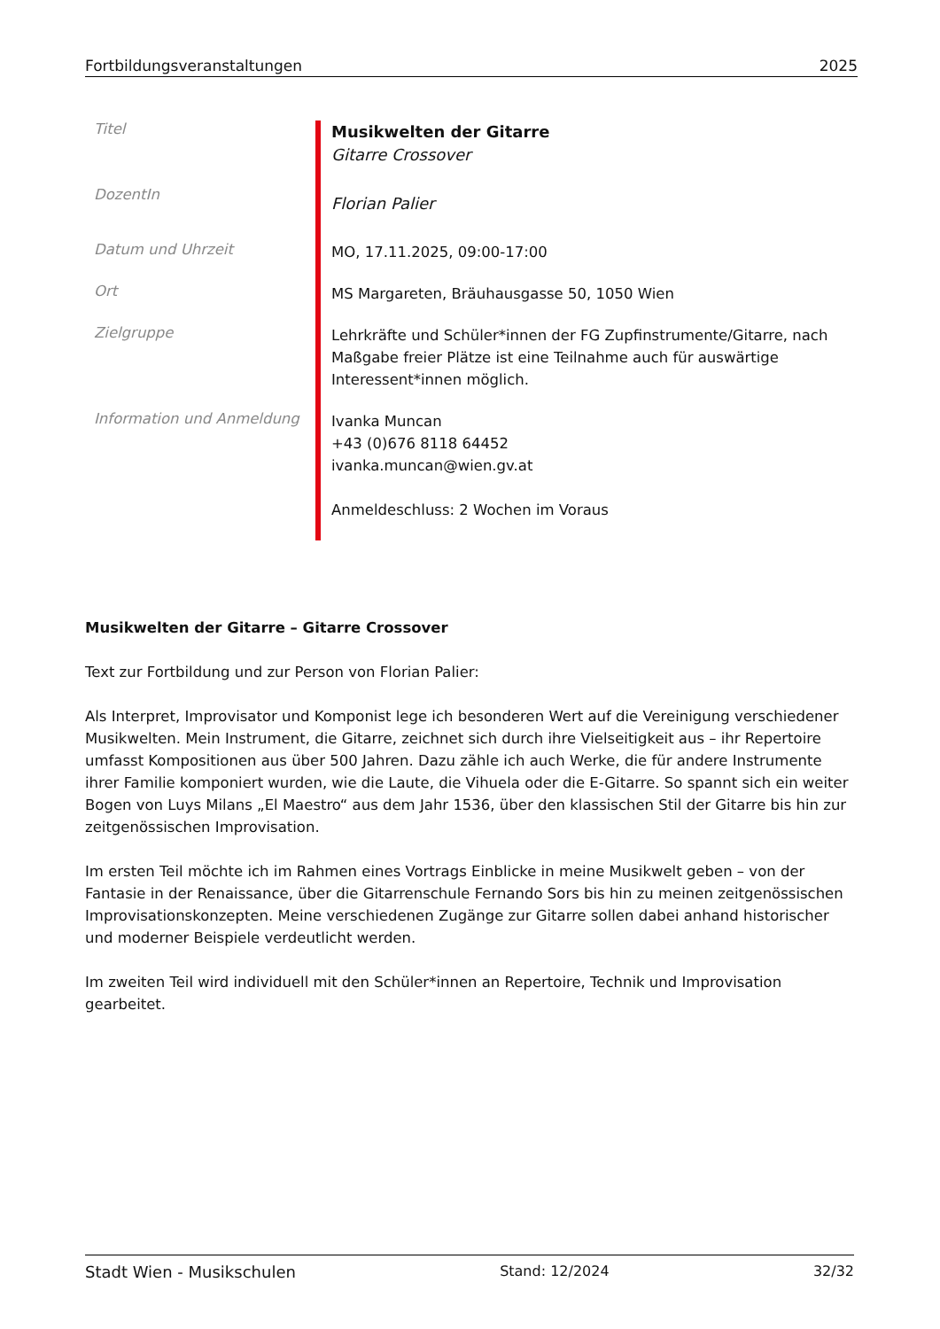Fortbildungsveranstaltungen 2025
| Titel | Musikwelten der Gitarre Gitarre Crossover |
| DozentIn | Florian Palier |
| Datum und Uhrzeit | MO, 17.11.2025, 09:00-17:00 |
| Ort | MS Margareten, Bräuhausgasse 50, 1050 Wien |
| Zielgruppe | Lehrkräfte und Schüler*innen der FG Zupfinstrumente/Gitarre, nach Maßgabe freier Plätze ist eine Teilnahme auch für auswärtige Interessent*innen möglich. |
| Information und Anmeldung | Ivanka Muncan +43 (0)676 8118 64452 ivanka.muncan@wien.gv.at Anmeldeschluss: 2 Wochen im Voraus |
Musikwelten der Gitarre – Gitarre Crossover
Text zur Fortbildung und zur Person von Florian Palier:
Als Interpret, Improvisator und Komponist lege ich besonderen Wert auf die Vereinigung verschiedener Musikwelten. Mein Instrument, die Gitarre, zeichnet sich durch ihre Vielseitigkeit aus – ihr Repertoire umfasst Kompositionen aus über 500 Jahren. Dazu zähle ich auch Werke, die für andere Instrumente ihrer Familie komponiert wurden, wie die Laute, die Vihuela oder die E-Gitarre. So spannt sich ein weiter Bogen von Luys Milans „El Maestro“ aus dem Jahr 1536, über den klassischen Stil der Gitarre bis hin zur zeitgenössischen Improvisation.
Im ersten Teil möchte ich im Rahmen eines Vortrags Einblicke in meine Musikwelt geben – von der Fantasie in der Renaissance, über die Gitarrenschule Fernando Sors bis hin zu meinen zeitgenössischen Improvisationskonzepten. Meine verschiedenen Zugänge zur Gitarre sollen dabei anhand historischer und moderner Beispiele verdeutlicht werden.
Im zweiten Teil wird individuell mit den Schüler*innen an Repertoire, Technik und Improvisation gearbeitet.
Stadt Wien - Musikschulen Stand: 12/2024 32/32